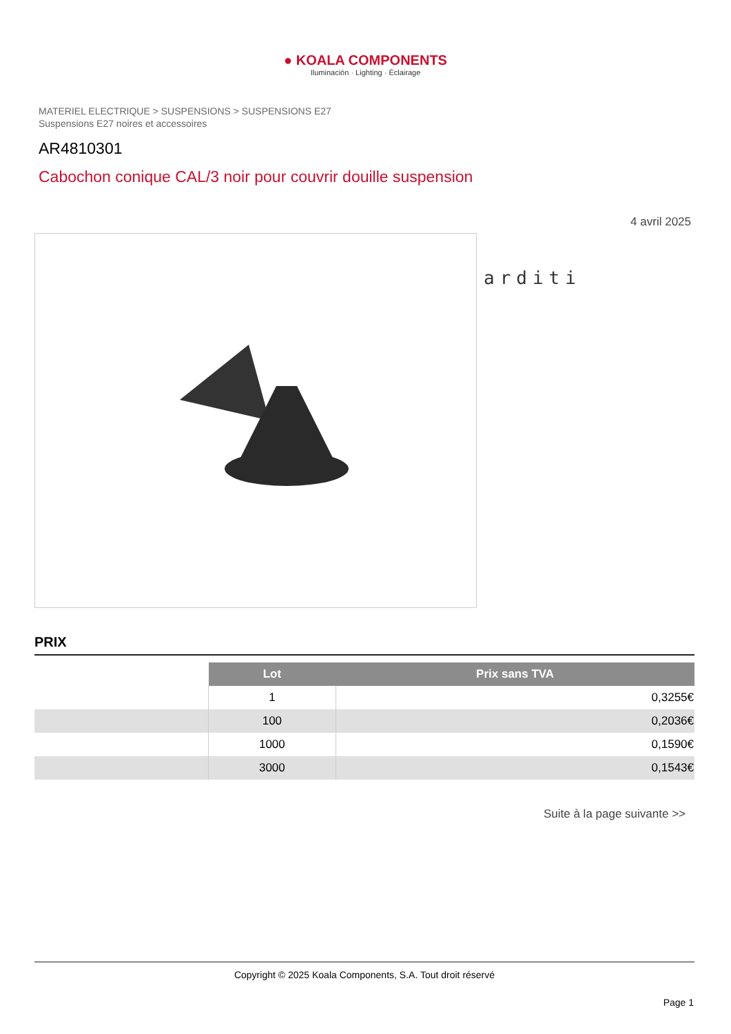● KOALA COMPONENTS
Iluminación · Lighting · Éclairage
MATERIEL ELECTRIQUE > SUSPENSIONS > SUSPENSIONS E27
Suspensions E27 noires et accessoires
AR4810301
Cabochon conique CAL/3 noir pour couvrir douille suspension
4 avril 2025
arditi
PRIX
| | Lot | Prix sans TVA |
| --- | --- | --- |
| | 1 | 0,3255€ |
| | 100 | 0,2036€ |
| | 1000 | 0,1590€ |
| | 3000 | 0,1543€ |
Suite à la page suivante >>
Copyright © 2025 Koala Components, S.A. Tout droit réservé
Page 1